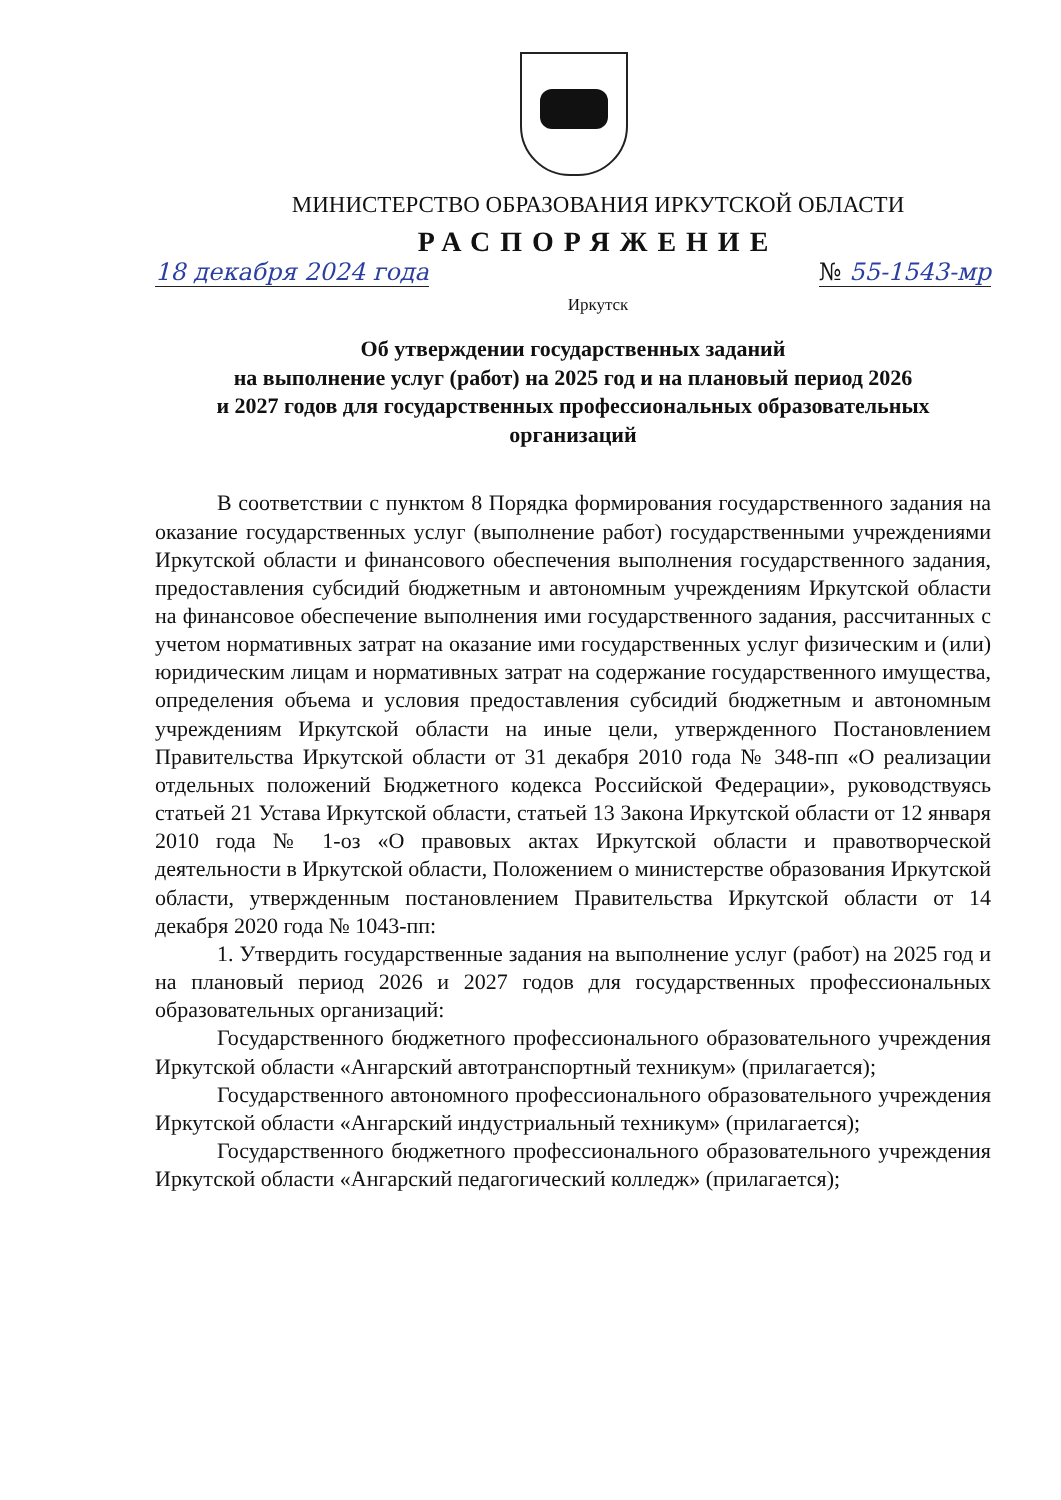МИНИСТЕРСТВО ОБРАЗОВАНИЯ ИРКУТСКОЙ ОБЛАСТИ
РАСПОРЯЖЕНИЕ
18 декабря 2024 года № 55-1543-мр
Иркутск
Об утверждении государственных заданий
на выполнение услуг (работ) на 2025 год и на плановый период 2026
и 2027 годов для государственных профессиональных образовательных
организаций
В соответствии с пунктом 8 Порядка формирования государственного задания на оказание государственных услуг (выполнение работ) государственными учреждениями Иркутской области и финансового обеспечения выполнения государственного задания, предоставления субсидий бюджетным и автономным учреждениям Иркутской области на финансовое обеспечение выполнения ими государственного задания, рассчитанных с учетом нормативных затрат на оказание ими государственных услуг физическим и (или) юридическим лицам и нормативных затрат на содержание государственного имущества, определения объема и условия предоставления субсидий бюджетным и автономным учреждениям Иркутской области на иные цели, утвержденного Постановлением Правительства Иркутской области от 31 декабря 2010 года № 348-пп «О реализации отдельных положений Бюджетного кодекса Российской Федерации», руководствуясь статьей 21 Устава Иркутской области, статьей 13 Закона Иркутской области от 12 января 2010 года № 1-оз «О правовых актах Иркутской области и правотворческой деятельности в Иркутской области, Положением о министерстве образования Иркутской области, утвержденным постановлением Правительства Иркутской области от 14 декабря 2020 года № 1043-пп:
1. Утвердить государственные задания на выполнение услуг (работ) на 2025 год и на плановый период 2026 и 2027 годов для государственных профессиональных образовательных организаций:
Государственного бюджетного профессионального образовательного учреждения Иркутской области «Ангарский автотранспортный техникум» (прилагается);
Государственного автономного профессионального образовательного учреждения Иркутской области «Ангарский индустриальный техникум» (прилагается);
Государственного бюджетного профессионального образовательного учреждения Иркутской области «Ангарский педагогический колледж» (прилагается);